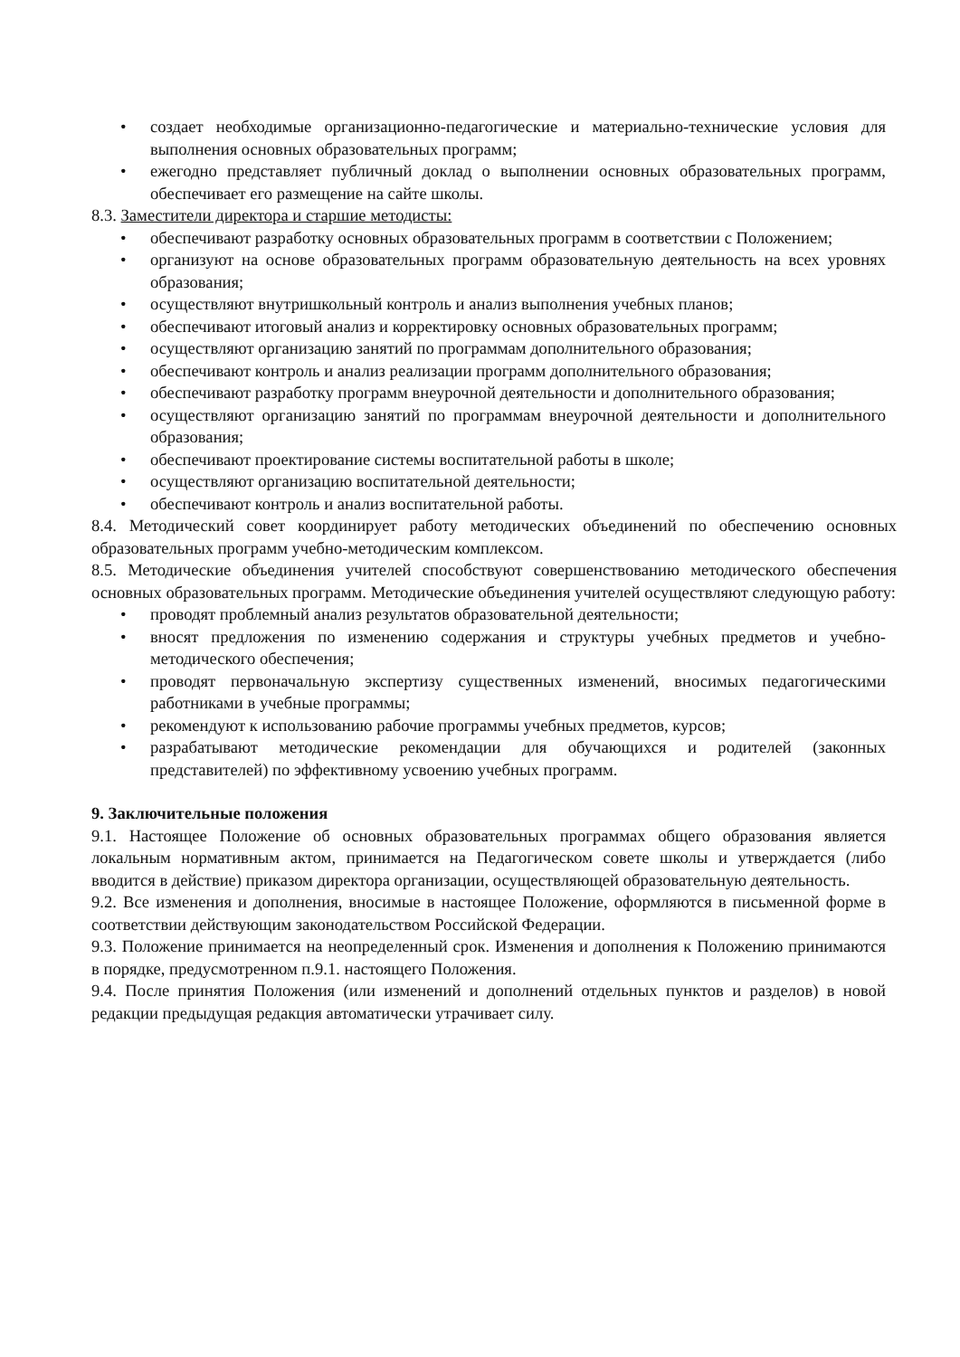• создает необходимые организационно-педагогические и материально-технические условия для выполнения основных образовательных программ;
• ежегодно представляет публичный доклад о выполнении основных образовательных программ, обеспечивает его размещение на сайте школы.
8.3. Заместители директора и старшие методисты:
• обеспечивают разработку основных образовательных программ в соответствии с Положением;
• организуют на основе образовательных программ образовательную деятельность на всех уровнях образования;
• осуществляют внутришкольный контроль и анализ выполнения учебных планов;
• обеспечивают итоговый анализ и корректировку основных образовательных программ;
• осуществляют организацию занятий по программам дополнительного образования;
• обеспечивают контроль и анализ реализации программ дополнительного образования;
• обеспечивают разработку программ внеурочной деятельности и дополнительного образования;
• осуществляют организацию занятий по программам внеурочной деятельности и дополнительного образования;
• обеспечивают проектирование системы воспитательной работы в школе;
• осуществляют организацию воспитательной деятельности;
• обеспечивают контроль и анализ воспитательной работы.
8.4. Методический совет координирует работу методических объединений по обеспечению основных образовательных программ учебно-методическим комплексом.
8.5. Методические объединения учителей способствуют совершенствованию методического обеспечения основных образовательных программ. Методические объединения учителей осуществляют следующую работу:
• проводят проблемный анализ результатов образовательной деятельности;
• вносят предложения по изменению содержания и структуры учебных предметов и учебно-методического обеспечения;
• проводят первоначальную экспертизу существенных изменений, вносимых педагогическими работниками в учебные программы;
• рекомендуют к использованию рабочие программы учебных предметов, курсов;
• разрабатывают методические рекомендации для обучающихся и родителей (законных представителей) по эффективному усвоению учебных программ.
9. Заключительные положения
9.1. Настоящее Положение об основных образовательных программах общего образования является локальным нормативным актом, принимается на Педагогическом совете школы и утверждается (либо вводится в действие) приказом директора организации, осуществляющей образовательную деятельность.
9.2. Все изменения и дополнения, вносимые в настоящее Положение, оформляются в письменной форме в соответствии действующим законодательством Российской Федерации.
9.3. Положение принимается на неопределенный срок. Изменения и дополнения к Положению принимаются в порядке, предусмотренном п.9.1. настоящего Положения.
9.4. После принятия Положения (или изменений и дополнений отдельных пунктов и разделов) в новой редакции предыдущая редакция автоматически утрачивает силу.